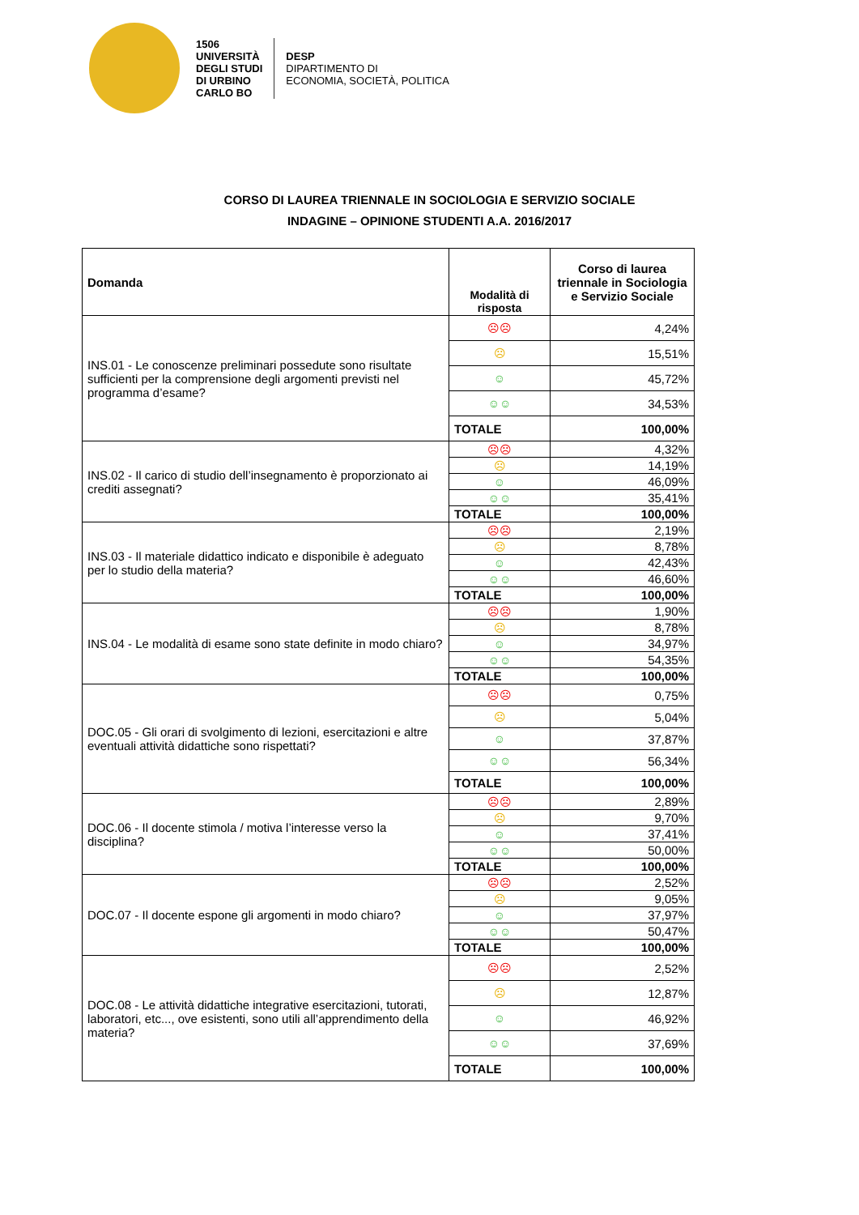1506
UNIVERSITÀ
DEGLI STUDI
DI URBINO
CARLO BO
DESP
DIPARTIMENTO DI
ECONOMIA, SOCIETÀ, POLITICA
CORSO DI LAUREA TRIENNALE IN SOCIOLOGIA E SERVIZIO SOCIALE
INDAGINE – OPINIONE STUDENTI A.A. 2016/2017
| Domanda | Modalità di risposta | Corso di laurea triennale in Sociologia e Servizio Sociale |
| --- | --- | --- |
| INS.01 - Le conoscenze preliminari possedute sono risultate sufficienti per la comprensione degli argomenti previsti nel programma d’esame? | ☹☹ | 4,24% |
| | ☹ | 15,51% |
| | ☺ | 45,72% |
| | ☺☺ | 34,53% |
| | TOTALE | 100,00% |
| INS.02 - Il carico di studio dell’insegnamento è proporzionato ai crediti assegnati? | ☹☹ | 4,32% |
| | ☹ | 14,19% |
| | ☺ | 46,09% |
| | ☺☺ | 35,41% |
| | TOTALE | 100,00% |
| INS.03 - Il materiale didattico indicato e disponibile è adeguato per lo studio della materia? | ☹☹ | 2,19% |
| | ☹ | 8,78% |
| | ☺ | 42,43% |
| | ☺☺ | 46,60% |
| | TOTALE | 100,00% |
| INS.04 - Le modalità di esame sono state definite in modo chiaro? | ☹☹ | 1,90% |
| | ☹ | 8,78% |
| | ☺ | 34,97% |
| | ☺☺ | 54,35% |
| | TOTALE | 100,00% |
| DOC.05 - Gli orari di svolgimento di lezioni, esercitazioni e altre eventuali attività didattiche sono rispettati? | ☹☹ | 0,75% |
| | ☹ | 5,04% |
| | ☺ | 37,87% |
| | ☺☺ | 56,34% |
| | TOTALE | 100,00% |
| DOC.06 - Il docente stimola / motiva l’interesse verso la disciplina? | ☹☹ | 2,89% |
| | ☹ | 9,70% |
| | ☺ | 37,41% |
| | ☺☺ | 50,00% |
| | TOTALE | 100,00% |
| DOC.07 - Il docente espone gli argomenti in modo chiaro? | ☹☹ | 2,52% |
| | ☹ | 9,05% |
| | ☺ | 37,97% |
| | ☺☺ | 50,47% |
| | TOTALE | 100,00% |
| DOC.08 - Le attività didattiche integrative esercitazioni, tutorati, laboratori, etc..., ove esistenti, sono utili all’apprendimento della materia? | ☹☹ | 2,52% |
| | ☹ | 12,87% |
| | ☺ | 46,92% |
| | ☺☺ | 37,69% |
| | TOTALE | 100,00% |